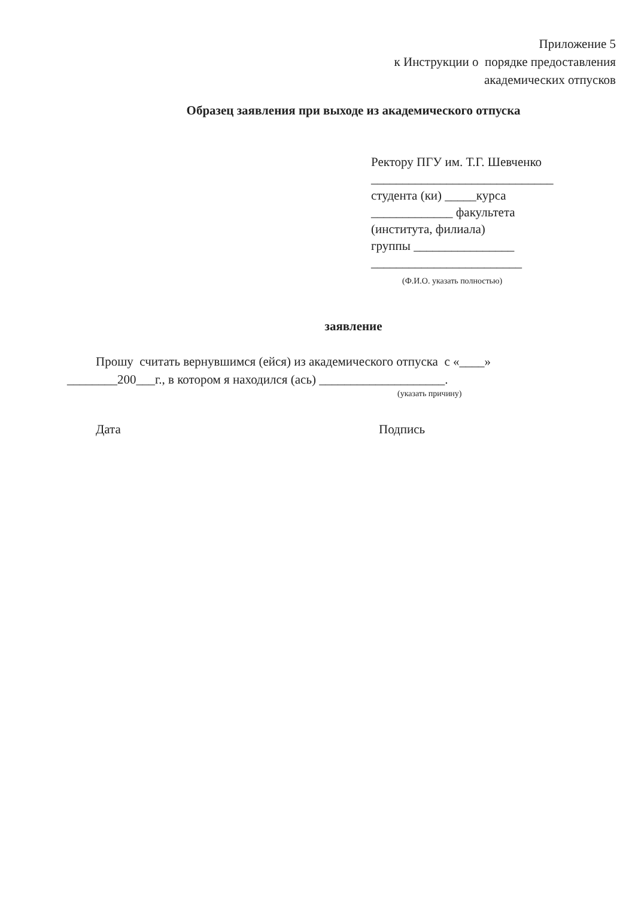Приложение 5
к Инструкции о порядке предоставления
академических отпусков
Образец заявления при выходе из академического отпуска
Ректору ПГУ им. Т.Г. Шевченко
_____________________________
студента (ки) _____курса
_____________ факультета
(института, филиала)
группы ________________
________________________
(Ф.И.О. указать полностью)
заявление
Прошу считать вернувшимся (ейся) из академического отпуска с «____»
________200___г., в котором я находился (ась) ____________________.
(указать причину)
Дата Подпись